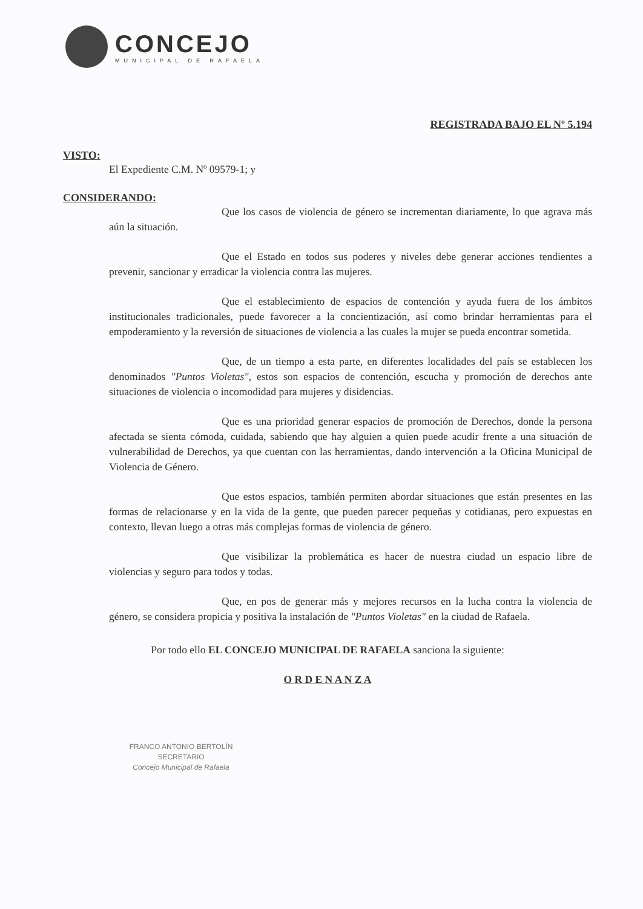CONCEJO
MUNICIPAL DE RAFAELA
REGISTRADA BAJO EL Nº 5.194
VISTO:
El Expediente C.M. Nº 09579-1; y
CONSIDERANDO:
Que los casos de violencia de género se incrementan diariamente, lo que agrava más aún la situación.
Que el Estado en todos sus poderes y niveles debe generar acciones tendientes a prevenir, sancionar y erradicar la violencia contra las mujeres.
Que el establecimiento de espacios de contención y ayuda fuera de los ámbitos institucionales tradicionales, puede favorecer a la concientización, así como brindar herramientas para el empoderamiento y la reversión de situaciones de violencia a las cuales la mujer se pueda encontrar sometida.
Que, de un tiempo a esta parte, en diferentes localidades del país se establecen los denominados "Puntos Violetas", estos son espacios de contención, escucha y promoción de derechos ante situaciones de violencia o incomodidad para mujeres y disidencias.
Que es una prioridad generar espacios de promoción de Derechos, donde la persona afectada se sienta cómoda, cuidada, sabiendo que hay alguien a quien puede acudir frente a una situación de vulnerabilidad de Derechos, ya que cuentan con las herramientas, dando intervención a la Oficina Municipal de Violencia de Género.
Que estos espacios, también permiten abordar situaciones que están presentes en las formas de relacionarse y en la vida de la gente, que pueden parecer pequeñas y cotidianas, pero expuestas en contexto, llevan luego a otras más complejas formas de violencia de género.
Que visibilizar la problemática es hacer de nuestra ciudad un espacio libre de violencias y seguro para todos y todas.
Que, en pos de generar más y mejores recursos en la lucha contra la violencia de género, se considera propicia y positiva la instalación de "Puntos Violetas" en la ciudad de Rafaela.
Por todo ello EL CONCEJO MUNICIPAL DE RAFAELA sanciona la siguiente:
O R D E N A N Z A
FRANCO ANTONIO BERTOLÍN
SECRETARIO
Concejo Municipal de Rafaela